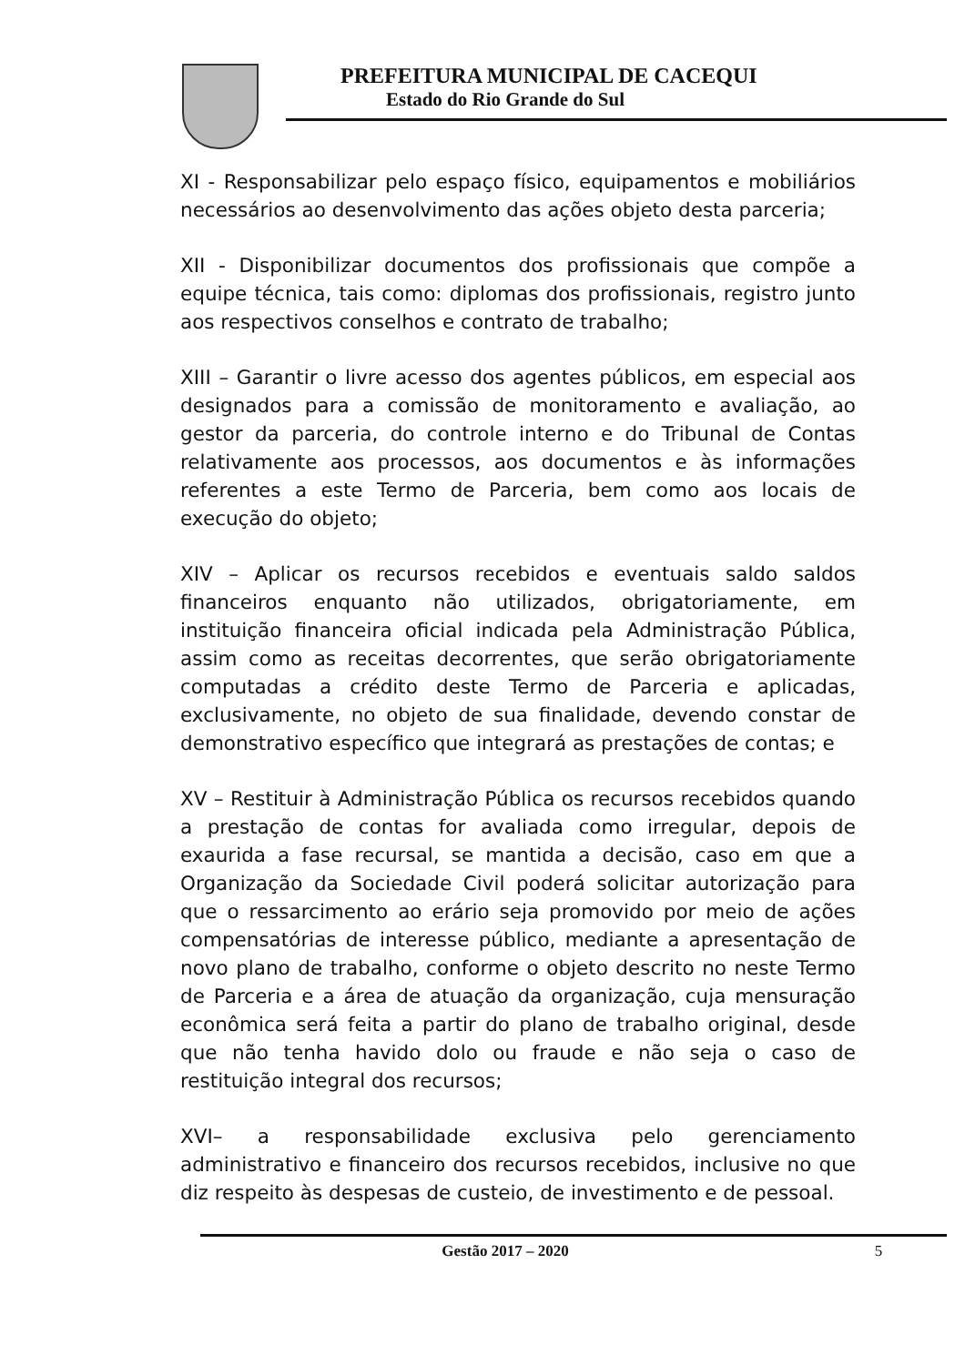PREFEITURA MUNICIPAL DE CACEQUI
Estado do Rio Grande do Sul
XI - Responsabilizar pelo espaço físico, equipamentos e mobiliários necessários ao desenvolvimento das ações objeto desta parceria;
XII - Disponibilizar documentos dos profissionais que compõe a equipe técnica, tais como: diplomas dos profissionais, registro junto aos respectivos conselhos e contrato de trabalho;
XIII – Garantir o livre acesso dos agentes públicos, em especial aos designados para a comissão de monitoramento e avaliação, ao gestor da parceria, do controle interno e do Tribunal de Contas relativamente aos processos, aos documentos e às informações referentes a este Termo de Parceria, bem como aos locais de execução do objeto;
XIV – Aplicar os recursos recebidos e eventuais saldo saldos financeiros enquanto não utilizados, obrigatoriamente, em instituição financeira oficial indicada pela Administração Pública, assim como as receitas decorrentes, que serão obrigatoriamente computadas a crédito deste Termo de Parceria e aplicadas, exclusivamente, no objeto de sua finalidade, devendo constar de demonstrativo específico que integrará as prestações de contas; e
XV – Restituir à Administração Pública os recursos recebidos quando a prestação de contas for avaliada como irregular, depois de exaurida a fase recursal, se mantida a decisão, caso em que a Organização da Sociedade Civil poderá solicitar autorização para que o ressarcimento ao erário seja promovido por meio de ações compensatórias de interesse público, mediante a apresentação de novo plano de trabalho, conforme o objeto descrito no neste Termo de Parceria e a área de atuação da organização, cuja mensuração econômica será feita a partir do plano de trabalho original, desde que não tenha havido dolo ou fraude e não seja o caso de restituição integral dos recursos;
XVI– a responsabilidade exclusiva pelo gerenciamento administrativo e financeiro dos recursos recebidos, inclusive no que diz respeito às despesas de custeio, de investimento e de pessoal.
Gestão 2017 – 2020 5